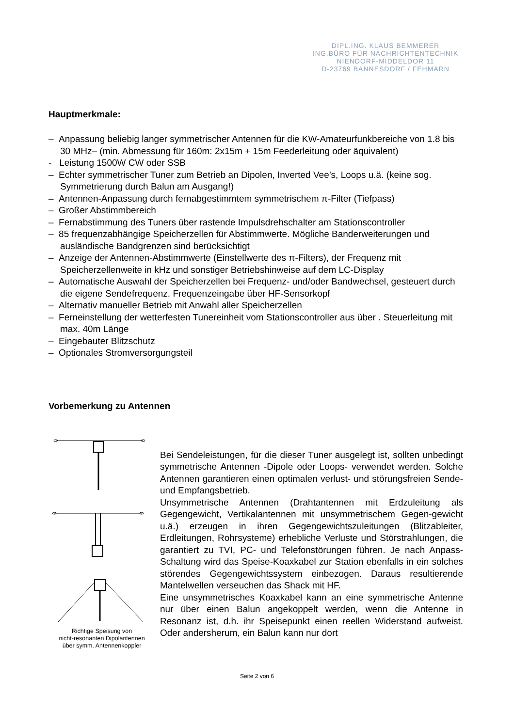DIPL.ING. KLAUS BEMMERER
ING.BÜRO FÜR NACHRICHTENTECHNIK
NIENDORF-MIDDELDOR 11
D-23769 BANNESDORF / FEHMARN
Hauptmerkmale:
– Anpassung beliebig langer symmetrischer Antennen für die KW-Amateurfunkbereiche von 1.8 bis 30 MHz– (min. Abmessung für 160m: 2x15m + 15m Feederleitung oder äquivalent)
- Leistung 1500W CW oder SSB
– Echter symmetrischer Tuner zum Betrieb an Dipolen, Inverted Vee’s, Loops u.ä. (keine sog. Symmetrierung durch Balun am Ausgang!)
– Antennen-Anpassung durch fernabgestimmtem symmetrischem π-Filter (Tiefpass)
– Großer Abstimmbereich
– Fernabstimmung des Tuners über rastende Impulsdrehschalter am Stationscontroller
– 85 frequenzabhängige Speicherzellen für Abstimmwerte. Mögliche Banderweiterungen und ausländische Bandgrenzen sind berücksichtigt
– Anzeige der Antennen-Abstimmwerte (Einstellwerte des π-Filters), der Frequenz mit Speicherzellenweite in kHz und sonstiger Betriebshinweise auf dem LC-Display
– Automatische Auswahl der Speicherzellen bei Frequenz- und/oder Bandwechsel, gesteuert durch die eigene Sendefrequenz. Frequenzeingabe über HF-Sensorkopf
– Alternativ manueller Betrieb mit Anwahl aller Speicherzellen
– Ferneinstellung der wetterfesten Tunereinheit vom Stationscontroller aus über . Steuerleitung mit max. 40m Länge
– Eingebauter Blitzschutz
– Optionales Stromversorgungsteil
Vorbemerkung zu Antennen
Richtige Speisung von
nicht-resonanten Dipolantennen
über symm. Antennenkoppler
Bei Sendeleistungen, für die dieser Tuner ausgelegt ist, sollten unbedingt symmetrische Antennen -Dipole oder Loops- verwendet werden. Solche Antennen garantieren einen optimalen verlust- und störungsfreien Sende- und Empfangsbetrieb.
Unsymmetrische Antennen (Drahtantennen mit Erdzuleitung als Gegengewicht, Vertikalantennen mit unsymmetrischem Gegen-gewicht u.ä.) erzeugen in ihren Gegengewichtszuleitungen (Blitzableiter, Erdleitungen, Rohrsysteme) erhebliche Verluste und Störstrahlungen, die garantiert zu TVI, PC- und Telefonstörungen führen. Je nach Anpass-Schaltung wird das Speise-Koaxkabel zur Station ebenfalls in ein solches störendes Gegengewichtssystem einbezogen. Daraus resultierende Mantelwellen verseuchen das Shack mit HF.
Eine unsymmetrisches Koaxkabel kann an eine symmetrische Antenne nur über einen Balun angekoppelt werden, wenn die Antenne in Resonanz ist, d.h. ihr Speisepunkt einen reellen Widerstand aufweist. Oder andersherum, ein Balun kann nur dort
Seite 2 von 6